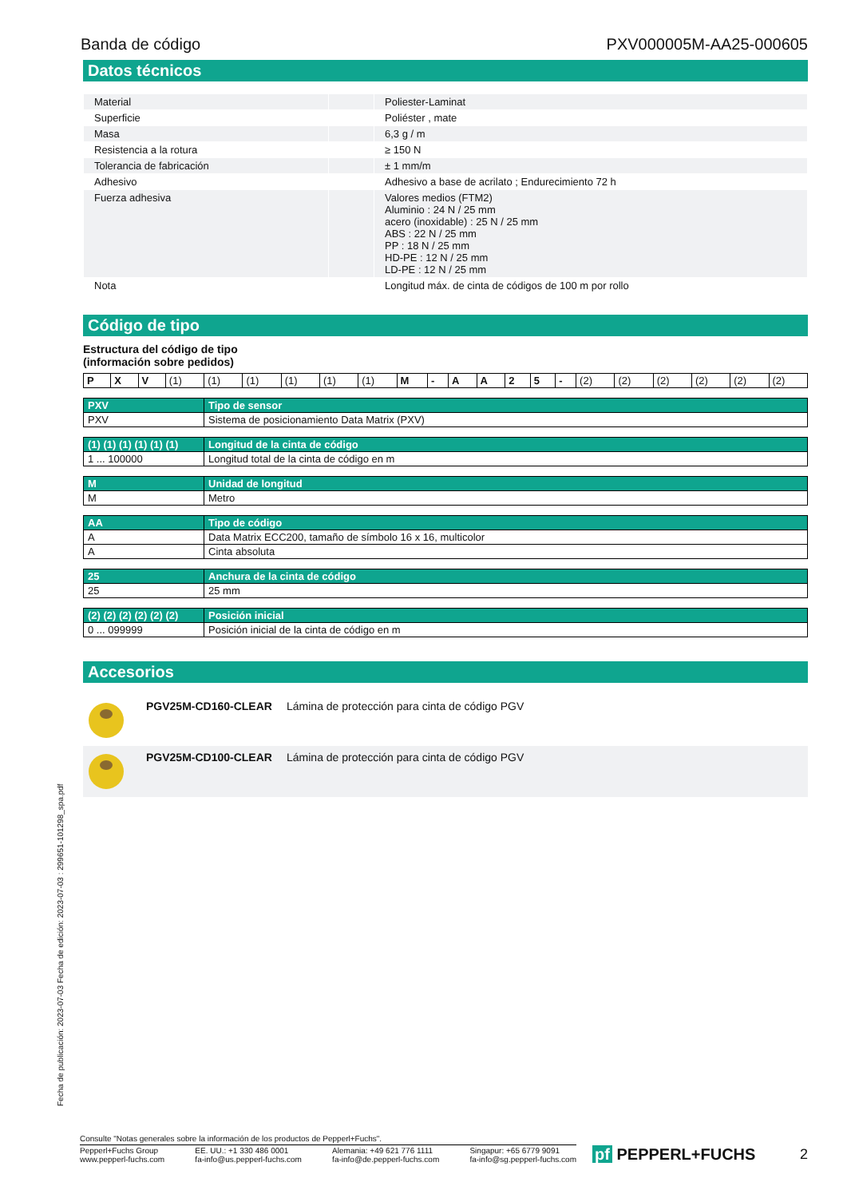Banda de código PXV000005M-AA25-000605
Datos técnicos
| Material | | Poliester-Laminat |
| Superficie | | Poliéster , mate |
| Masa | | 6,3 g / m |
| Resistencia a la rotura | | ≥ 150 N |
| Tolerancia de fabricación | | ± 1 mm/m |
| Adhesivo | | Adhesivo a base de acrilato ; Endurecimiento 72 h |
| Fuerza adhesiva | | Valores medios (FTM2) Aluminio : 24 N / 25 mm acero (inoxidable) : 25 N / 25 mm ABS : 22 N / 25 mm PP : 18 N / 25 mm HD-PE : 12 N / 25 mm LD-PE : 12 N / 25 mm |
| Nota | | Longitud máx. de cinta de códigos de 100 m por rollo |
Código de tipo
Estructura del código de tipo
(información sobre pedidos)
| P | X | V | (1) | (1) | (1) | (1) | (1) | (1) | M | - | A | A | 2 | 5 | - | (2) | (2) | (2) | (2) | (2) | (2) |
| PXV | Tipo de sensor |
| PXV | Sistema de posicionamiento Data Matrix (PXV) |
| (1) (1) (1) (1) (1) (1) | Longitud de la cinta de código |
| 1 ... 100000 | Longitud total de la cinta de código en m |
| M | Unidad de longitud |
| M | Metro |
| AA | Tipo de código |
| A | Data Matrix ECC200, tamaño de símbolo 16 x 16, multicolor |
| A | Cinta absoluta |
| 25 | Anchura de la cinta de código |
| 25 | 25 mm |
| (2) (2) (2) (2) (2) (2) | Posición inicial |
| 0 ... 099999 | Posición inicial de la cinta de código en m |
Accesorios
| | PGV25M-CD160-CLEAR | Lámina de protección para cinta de código PGV |
| | PGV25M-CD100-CLEAR | Lámina de protección para cinta de código PGV |
Fecha de publicación: 2023-07-03 Fecha de edición: 2023-07-03 : 299651-101298_spa.pdf
Consulte "Notas generales sobre la información de los productos de Pepperl+Fuchs".
Pepperl+Fuchs Group
www.pepperl-fuchs.com
EE. UU.: +1 330 486 0001
fa-info@us.pepperl-fuchs.com
Alemania: +49 621 776 1111
fa-info@de.pepperl-fuchs.com
Singapur: +65 6779 9091
fa-info@sg.pepperl-fuchs.com
pf PEPPERL+FUCHS 2